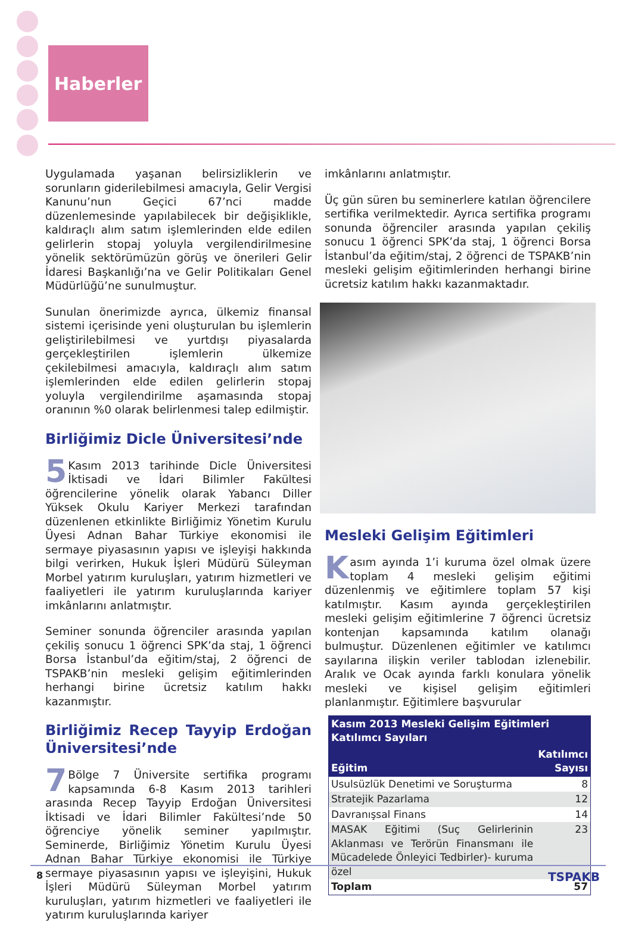Haberler
Uygulamada yaşanan belirsizliklerin ve sorunların giderilebilmesi amacıyla, Gelir Vergisi Kanunu’nun Geçici 67’nci madde düzenlemesinde yapılabilecek bir değişiklikle, kaldıraçlı alım satım işlemlerinden elde edilen gelirlerin stopaj yoluyla vergilendirilmesine yönelik sektörümüzün görüş ve önerileri Gelir İdaresi Başkanlığı’na ve Gelir Politikaları Genel Müdürlüğü’ne sunulmuştur.
Sunulan önerimizde ayrıca, ülkemiz finansal sistemi içerisinde yeni oluşturulan bu işlemlerin geliştirilebilmesi ve yurtdışı piyasalarda gerçekleştirilen işlemlerin ülkemize çekilebilmesi amacıyla, kaldıraçlı alım satım işlemlerinden elde edilen gelirlerin stopaj yoluyla vergilendirilme aşamasında stopaj oranının %0 olarak belirlenmesi talep edilmiştir.
Birliğimiz Dicle Üniversitesi’nde
5 Kasım 2013 tarihinde Dicle Üniversitesi İktisadi ve İdari Bilimler Fakültesi öğrencilerine yönelik olarak Yabancı Diller Yüksek Okulu Kariyer Merkezi tarafından düzenlenen etkinlikte Birliğimiz Yönetim Kurulu Üyesi Adnan Bahar Türkiye ekonomisi ile sermaye piyasasının yapısı ve işleyişi hakkında bilgi verirken, Hukuk İşleri Müdürü Süleyman Morbel yatırım kuruluşları, yatırım hizmetleri ve faaliyetleri ile yatırım kuruluşlarında kariyer imkânlarını anlatmıştır.
Seminer sonunda öğrenciler arasında yapılan çekiliş sonucu 1 öğrenci SPK’da staj, 1 öğrenci Borsa İstanbul’da eğitim/staj, 2 öğrenci de TSPAKB’nin mesleki gelişim eğitimlerinden herhangi birine ücretsiz katılım hakkı kazanmıştır.
Birliğimiz Recep Tayyip Erdoğan Üniversitesi’nde
7 Bölge 7 Üniversite sertifika programı kapsamında 6-8 Kasım 2013 tarihleri arasında Recep Tayyip Erdoğan Üniversitesi İktisadi ve İdari Bilimler Fakültesi’nde 50 öğrenciye yönelik seminer yapılmıştır. Seminerde, Birliğimiz Yönetim Kurulu Üyesi Adnan Bahar Türkiye ekonomisi ile Türkiye sermaye piyasasının yapısı ve işleyişini, Hukuk İşleri Müdürü Süleyman Morbel yatırım kuruluşları, yatırım hizmetleri ve faaliyetleri ile yatırım kuruluşlarında kariyer
imkânlarını anlatmıştır.
Üç gün süren bu seminerlere katılan öğrencilere sertifika verilmektedir. Ayrıca sertifika programı sonunda öğrenciler arasında yapılan çekiliş sonucu 1 öğrenci SPK’da staj, 1 öğrenci Borsa İstanbul’da eğitim/staj, 2 öğrenci de TSPAKB’nin mesleki gelişim eğitimlerinden herhangi birine ücretsiz katılım hakkı kazanmaktadır.
Mesleki Gelişim Eğitimleri
Kasım ayında 1’i kuruma özel olmak üzere toplam 4 mesleki gelişim eğitimi düzenlenmiş ve eğitimlere toplam 57 kişi katılmıştır. Kasım ayında gerçekleştirilen mesleki gelişim eğitimlerine 7 öğrenci ücretsiz kontenjan kapsamında katılım olanağı bulmuştur. Düzenlenen eğitimler ve katılımcı sayılarına ilişkin veriler tablodan izlenebilir. Aralık ve Ocak ayında farklı konulara yönelik mesleki ve kişisel gelişim eğitimleri planlanmıştır. Eğitimlere başvurular
| Kasım 2013 Mesleki Gelişim Eğitimleri Katılımcı Sayıları | |
| --- | --- |
| Eğitim | Katılımcı Sayısı |
| Usulsüzlük Denetimi ve Soruşturma | 8 |
| Stratejik Pazarlama | 12 |
| Davranışsal Finans | 14 |
| MASAK Eğitimi (Suç Gelirlerinin Aklanması ve Terörün Finansmanı ile Mücadelede Önleyici Tedbirler)- kuruma özel | 23 |
| Toplam | 57 |
8 TSPAKB